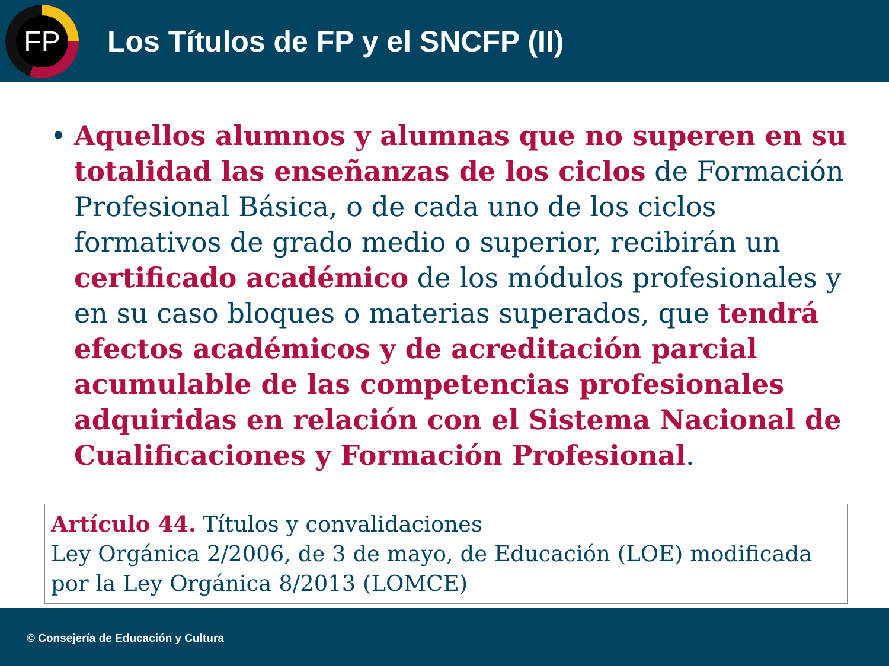FP
Los Títulos de FP y el SNCFP (II)
• Aquellos alumnos y alumnas que no superen en su totalidad las enseñanzas de los ciclos de Formación Profesional Básica, o de cada uno de los ciclos formativos de grado medio o superior, recibirán un certificado académico de los módulos profesionales y en su caso bloques o materias superados, que tendrá efectos académicos y de acreditación parcial acumulable de las competencias profesionales adquiridas en relación con el Sistema Nacional de Cualificaciones y Formación Profesional.
Artículo 44. Títulos y convalidaciones
Ley Orgánica 2/2006, de 3 de mayo, de Educación (LOE) modificada por la Ley Orgánica 8/2013 (LOMCE)
© Consejería de Educación y Cultura